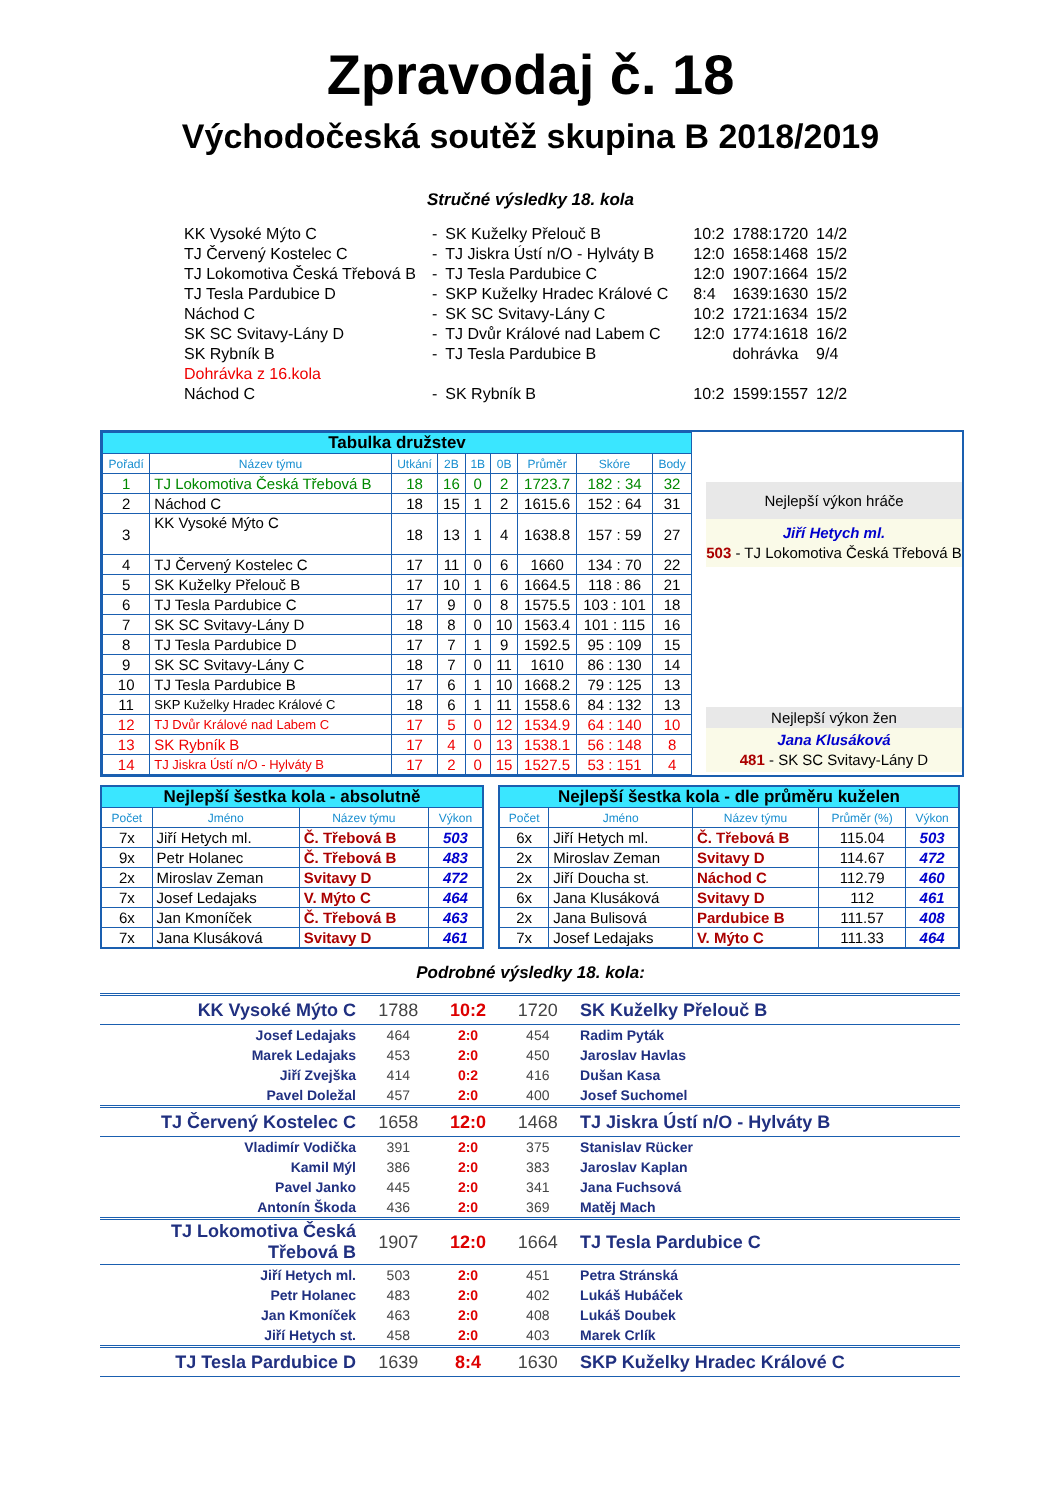Zpravodaj č. 18
Východočeská soutěž skupina B 2018/2019
Stručné výsledky 18. kola
| KK Vysoké Mýto C | - | SK Kuželky Přelouč B | 10:2 | 1788:1720 | 14/2 |
| TJ Červený Kostelec C | - | TJ Jiskra Ústí n/O - Hylváty B | 12:0 | 1658:1468 | 15/2 |
| TJ Lokomotiva Česká Třebová B | - | TJ Tesla Pardubice C | 12:0 | 1907:1664 | 15/2 |
| TJ Tesla Pardubice D | - | SKP Kuželky Hradec Králové C | 8:4 | 1639:1630 | 15/2 |
| Náchod C | - | SK SC Svitavy-Lány C | 10:2 | 1721:1634 | 15/2 |
| SK SC Svitavy-Lány D | - | TJ Dvůr Králové nad Labem C | 12:0 | 1774:1618 | 16/2 |
| SK Rybník B | - | TJ Tesla Pardubice B | | dohrávka | 9/4 |
| Dohrávka z 16.kola | | | | | |
| Náchod C | - | SK Rybník B | 10:2 | 1599:1557 | 12/2 |
| Tabulka družstev | | | | | | | | |
| Pořadí | Název týmu | Utkání | 2B | 1B | 0B | Průměr | Skóre | Body |
| 1 | TJ Lokomotiva Česká Třebová B | 18 | 16 | 0 | 2 | 1723.7 | 182 : 34 | 32 |
| 2 | Náchod C | 18 | 15 | 1 | 2 | 1615.6 | 152 : 64 | 31 |
| 3 | KK Vysoké Mýto C | 18 | 13 | 1 | 4 | 1638.8 | 157 : 59 | 27 |
| 4 | TJ Červený Kostelec C | 17 | 11 | 0 | 6 | 1660 | 134 : 70 | 22 |
| 5 | SK Kuželky Přelouč B | 17 | 10 | 1 | 6 | 1664.5 | 118 : 86 | 21 |
| 6 | TJ Tesla Pardubice C | 17 | 9 | 0 | 8 | 1575.5 | 103 : 101 | 18 |
| 7 | SK SC Svitavy-Lány D | 18 | 8 | 0 | 10 | 1563.4 | 101 : 115 | 16 |
| 8 | TJ Tesla Pardubice D | 17 | 7 | 1 | 9 | 1592.5 | 95 : 109 | 15 |
| 9 | SK SC Svitavy-Lány C | 18 | 7 | 0 | 11 | 1610 | 86 : 130 | 14 |
| 10 | TJ Tesla Pardubice B | 17 | 6 | 1 | 10 | 1668.2 | 79 : 125 | 13 |
| 11 | SKP Kuželky Hradec Králové C | 18 | 6 | 1 | 11 | 1558.6 | 84 : 132 | 13 |
| 12 | TJ Dvůr Králové nad Labem C | 17 | 5 | 0 | 12 | 1534.9 | 64 : 140 | 10 |
| 13 | SK Rybník B | 17 | 4 | 0 | 13 | 1538.1 | 56 : 148 | 8 |
| 14 | TJ Jiskra Ústí n/O - Hylváty B | 17 | 2 | 0 | 15 | 1527.5 | 53 : 151 | 4 |
Nejlepší výkon hráče
Jiří Hetych ml.
503 - TJ Lokomotiva Česká Třebová B
Nejlepší výkon žen
Jana Klusáková
481 - SK SC Svitavy-Lány D
| Nejlepší šestka kola - absolutně | | | |
| Počet | Jméno | Název týmu | Výkon |
| 7x | Jiří Hetych ml. | Č. Třebová B | 503 |
| 9x | Petr Holanec | Č. Třebová B | 483 |
| 2x | Miroslav Zeman | Svitavy D | 472 |
| 7x | Josef Ledajaks | V. Mýto C | 464 |
| 6x | Jan Kmoníček | Č. Třebová B | 463 |
| 7x | Jana Klusáková | Svitavy D | 461 |
| Nejlepší šestka kola - dle průměru kuželen | | | | |
| Počet | Jméno | Název týmu | Průměr (%) | Výkon |
| 6x | Jiří Hetych ml. | Č. Třebová B | 115.04 | 503 |
| 2x | Miroslav Zeman | Svitavy D | 114.67 | 472 |
| 2x | Jiří Doucha st. | Náchod C | 112.79 | 460 |
| 6x | Jana Klusáková | Svitavy D | 112 | 461 |
| 2x | Jana Bulisová | Pardubice B | 111.57 | 408 |
| 7x | Josef Ledajaks | V. Mýto C | 111.33 | 464 |
Podrobné výsledky 18. kola:
| KK Vysoké Mýto C | 1788 | 10:2 | 1720 | SK Kuželky Přelouč B |
| Josef Ledajaks | 464 | 2:0 | 454 | Radim Pyták |
| Marek Ledajaks | 453 | 2:0 | 450 | Jaroslav Havlas |
| Jiří Zvejška | 414 | 0:2 | 416 | Dušan Kasa |
| Pavel Doležal | 457 | 2:0 | 400 | Josef Suchomel |
| TJ Červený Kostelec C | 1658 | 12:0 | 1468 | TJ Jiskra Ústí n/O - Hylváty B |
| Vladimír Vodička | 391 | 2:0 | 375 | Stanislav Rücker |
| Kamil Mýl | 386 | 2:0 | 383 | Jaroslav Kaplan |
| Pavel Janko | 445 | 2:0 | 341 | Jana Fuchsová |
| Antonín Škoda | 436 | 2:0 | 369 | Matěj Mach |
| TJ Lokomotiva Česká Třebová B | 1907 | 12:0 | 1664 | TJ Tesla Pardubice C |
| Jiří Hetych ml. | 503 | 2:0 | 451 | Petra Stránská |
| Petr Holanec | 483 | 2:0 | 402 | Lukáš Hubáček |
| Jan Kmoníček | 463 | 2:0 | 408 | Lukáš Doubek |
| Jiří Hetych st. | 458 | 2:0 | 403 | Marek Crlík |
| TJ Tesla Pardubice D | 1639 | 8:4 | 1630 | SKP Kuželky Hradec Králové C |